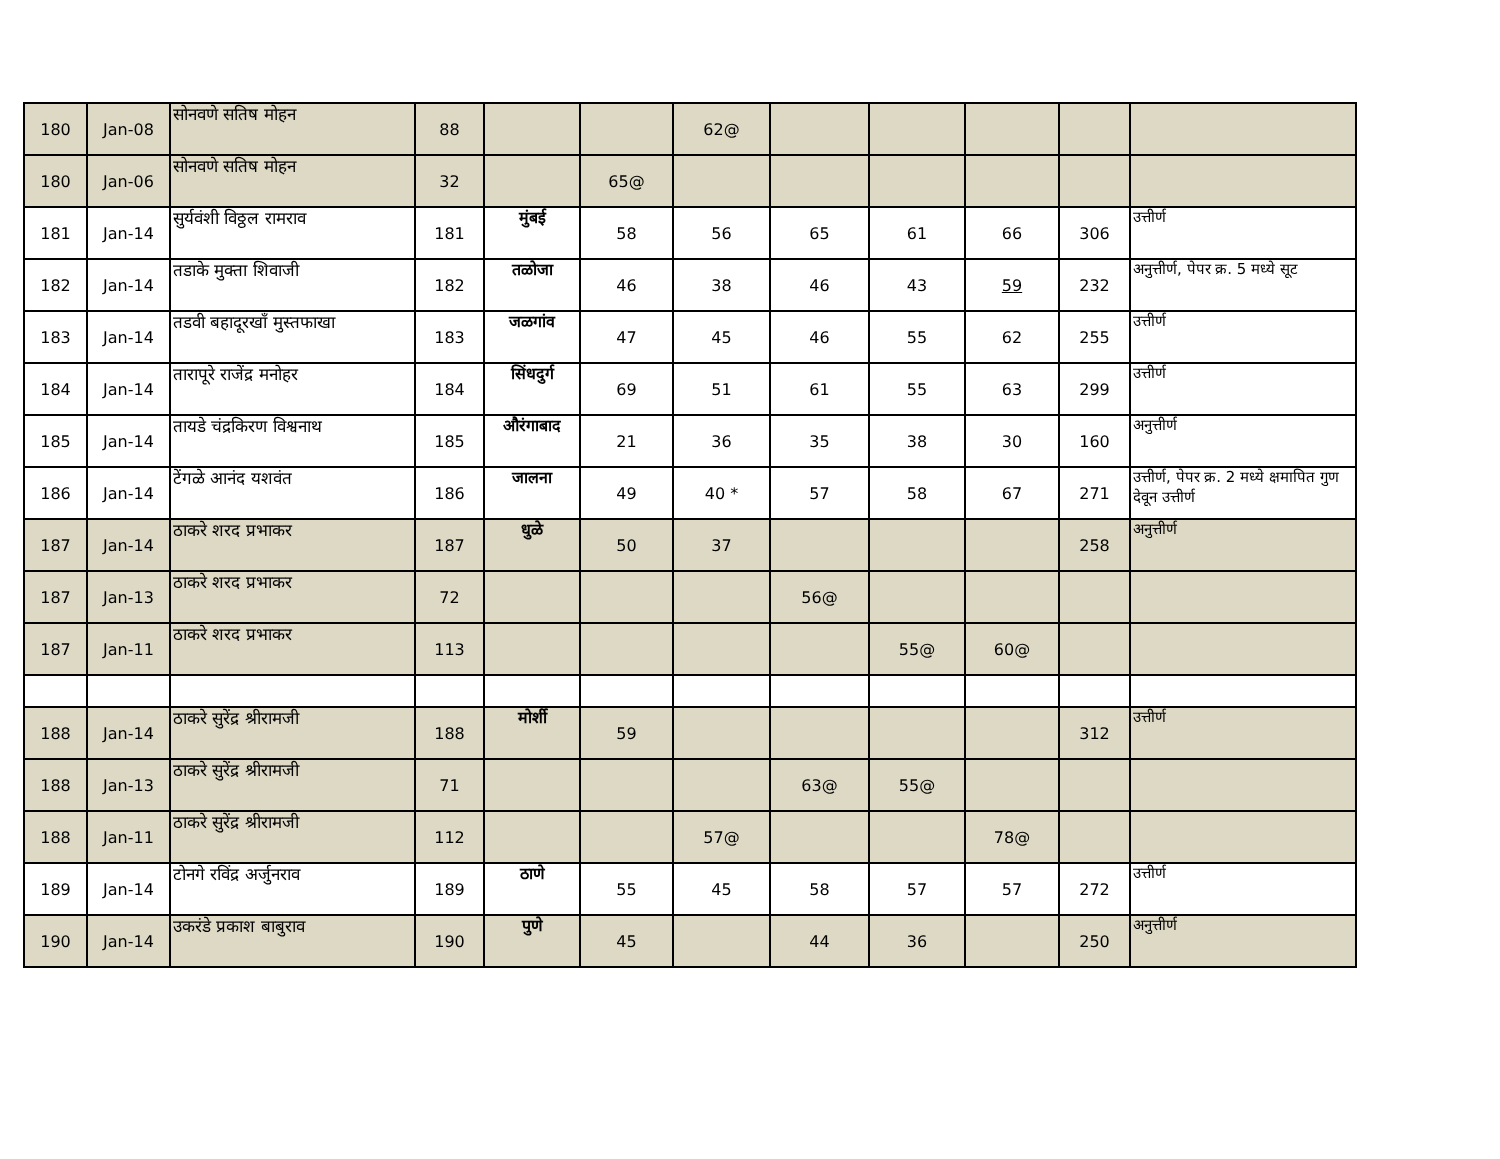| 180 | Jan-08 | सोनवणे सतिष मोहन | 88 | | | 62@ | | | | | |
| 180 | Jan-06 | सोनवणे सतिष मोहन | 32 | | 65@ | | | | | | |
| 181 | Jan-14 | सुर्यवंशी विठ्ठल रामराव | 181 | मुंबई | 58 | 56 | 65 | 61 | 66 | 306 | उत्तीर्ण |
| 182 | Jan-14 | तडाके मुक्ता शिवाजी | 182 | तळोजा | 46 | 38 | 46 | 43 | 59 | 232 | अनुत्तीर्ण, पेपर क्र. 5 मध्ये सूट |
| 183 | Jan-14 | तडवी बहादूरखाँ मुस्तफाखा | 183 | जळगांव | 47 | 45 | 46 | 55 | 62 | 255 | उत्तीर्ण |
| 184 | Jan-14 | तारापूरे राजेंद्र मनोहर | 184 | सिंधदुर्ग | 69 | 51 | 61 | 55 | 63 | 299 | उत्तीर्ण |
| 185 | Jan-14 | तायडे चंद्रकिरण विश्वनाथ | 185 | औरंगाबाद | 21 | 36 | 35 | 38 | 30 | 160 | अनुत्तीर्ण |
| 186 | Jan-14 | टेंगळे आनंद यशवंत | 186 | जालना | 49 | 40 * | 57 | 58 | 67 | 271 | उत्तीर्ण, पेपर क्र. 2 मध्ये क्षमापित गुण देवून उत्तीर्ण |
| 187 | Jan-14 | ठाकरे शरद प्रभाकर | 187 | धुळे | 50 | 37 | | | | 258 | अनुत्तीर्ण |
| 187 | Jan-13 | ठाकरे शरद प्रभाकर | 72 | | | | 56@ | | | | |
| 187 | Jan-11 | ठाकरे शरद प्रभाकर | 113 | | | | | 55@ | 60@ | | |
| 188 | Jan-14 | ठाकरे सुरेंद्र श्रीरामजी | 188 | मोर्शी | 59 | | | | | 312 | उत्तीर्ण |
| 188 | Jan-13 | ठाकरे सुरेंद्र श्रीरामजी | 71 | | | | 63@ | 55@ | | | |
| 188 | Jan-11 | ठाकरे सुरेंद्र श्रीरामजी | 112 | | | 57@ | | | 78@ | | |
| 189 | Jan-14 | टोनगे रविंद्र अर्जुनराव | 189 | ठाणे | 55 | 45 | 58 | 57 | 57 | 272 | उत्तीर्ण |
| 190 | Jan-14 | उकरंडे प्रकाश बाबुराव | 190 | पुणे | 45 | | 44 | 36 | | 250 | अनुत्तीर्ण |